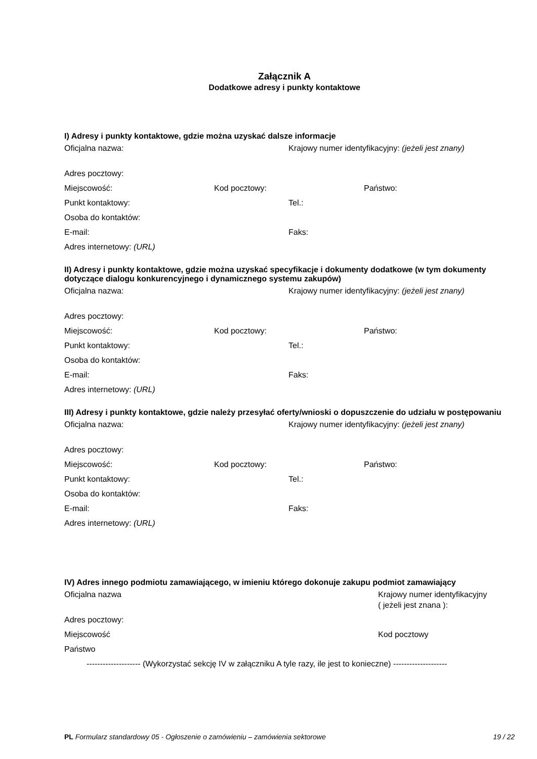Załącznik A
Dodatkowe adresy i punkty kontaktowe
I) Adresy i punkty kontaktowe, gdzie można uzyskać dalsze informacje
Oficjalna nazwa: Krajowy numer identyfikacyjny: (jeżeli jest znany)
Adres pocztowy:
Miejscowość: Kod pocztowy: Państwo:
Punkt kontaktowy: Tel.:
Osoba do kontaktów:
E-mail: Faks:
Adres internetowy: (URL)
II) Adresy i punkty kontaktowe, gdzie można uzyskać specyfikacje i dokumenty dodatkowe (w tym dokumenty dotyczące dialogu konkurencyjnego i dynamicznego systemu zakupów)
Oficjalna nazwa: Krajowy numer identyfikacyjny: (jeżeli jest znany)
Adres pocztowy:
Miejscowość: Kod pocztowy: Państwo:
Punkt kontaktowy: Tel.:
Osoba do kontaktów:
E-mail: Faks:
Adres internetowy: (URL)
III) Adresy i punkty kontaktowe, gdzie należy przesyłać oferty/wnioski o dopuszczenie do udziału w postępowaniu
Oficjalna nazwa: Krajowy numer identyfikacyjny: (jeżeli jest znany)
Adres pocztowy:
Miejscowość: Kod pocztowy: Państwo:
Punkt kontaktowy: Tel.:
Osoba do kontaktów:
E-mail: Faks:
Adres internetowy: (URL)
IV) Adres innego podmiotu zamawiającego, w imieniu którego dokonuje zakupu podmiot zamawiający
Oficjalna nazwa Krajowy numer identyfikacyjny
( jeżeli jest znana ):
Adres pocztowy:
Miejscowość Kod pocztowy
Państwo
-------------------- (Wykorzystać sekcję IV w załączniku A tyle razy, ile jest to konieczne) --------------------
PL Formularz standardowy 05 - Ogłoszenie o zamówieniu – zamówienia sektorowe
19 / 22